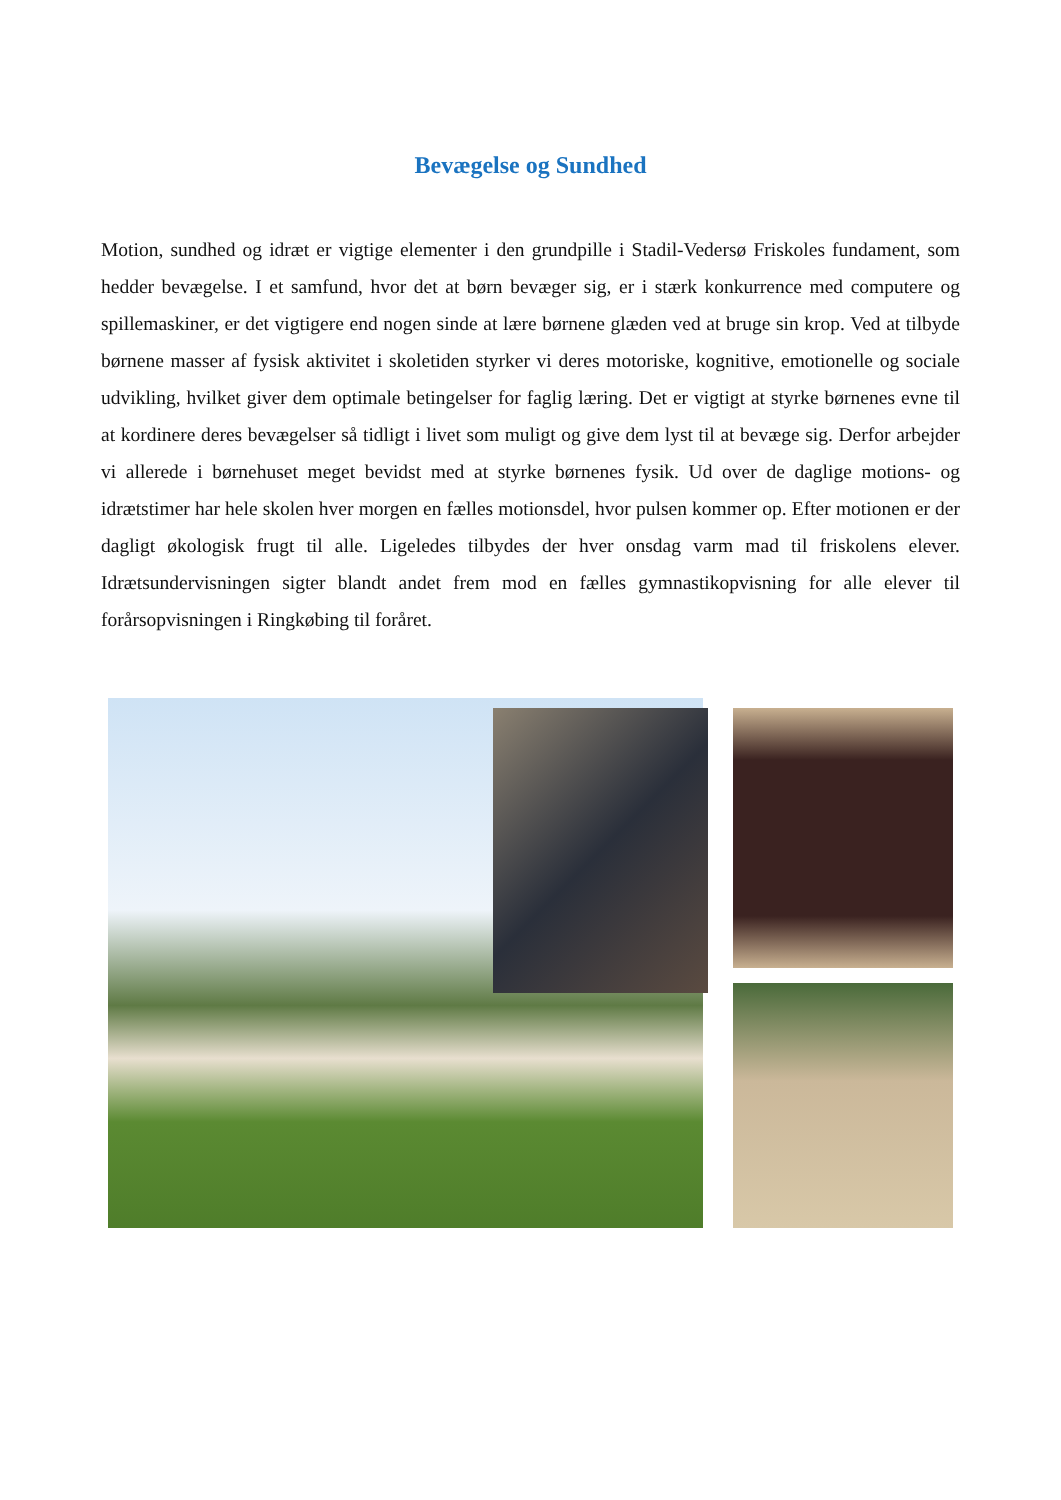Bevægelse og Sundhed
Motion, sundhed og idræt er vigtige elementer i den grundpille i Stadil-Vedersø Friskoles fundament, som hedder bevægelse. I et samfund, hvor det at børn bevæger sig, er i stærk konkurrence med computere og spillemaskiner, er det vigtigere end nogen sinde at lære børnene glæden ved at bruge sin krop. Ved at tilbyde børnene masser af fysisk aktivitet i skoletiden styrker vi deres motoriske, kognitive, emotionelle og sociale udvikling, hvilket giver dem optimale betingelser for faglig læring. Det er vigtigt at styrke børnenes evne til at kordinere deres bevægelser så tidligt i livet som muligt og give dem lyst til at bevæge sig. Derfor arbejder vi allerede i børnehuset meget bevidst med at styrke børnenes fysik. Ud over de daglige motions- og idrætstimer har hele skolen hver morgen en fælles motionsdel, hvor pulsen kommer op. Efter motionen er der dagligt økologisk frugt til alle. Ligeledes tilbydes der hver onsdag varm mad til friskolens elever. Idrætsundervisningen sigter blandt andet frem mod en fælles gymnastikopvisning for alle elever til forårsopvisningen i Ringkøbing til foråret.